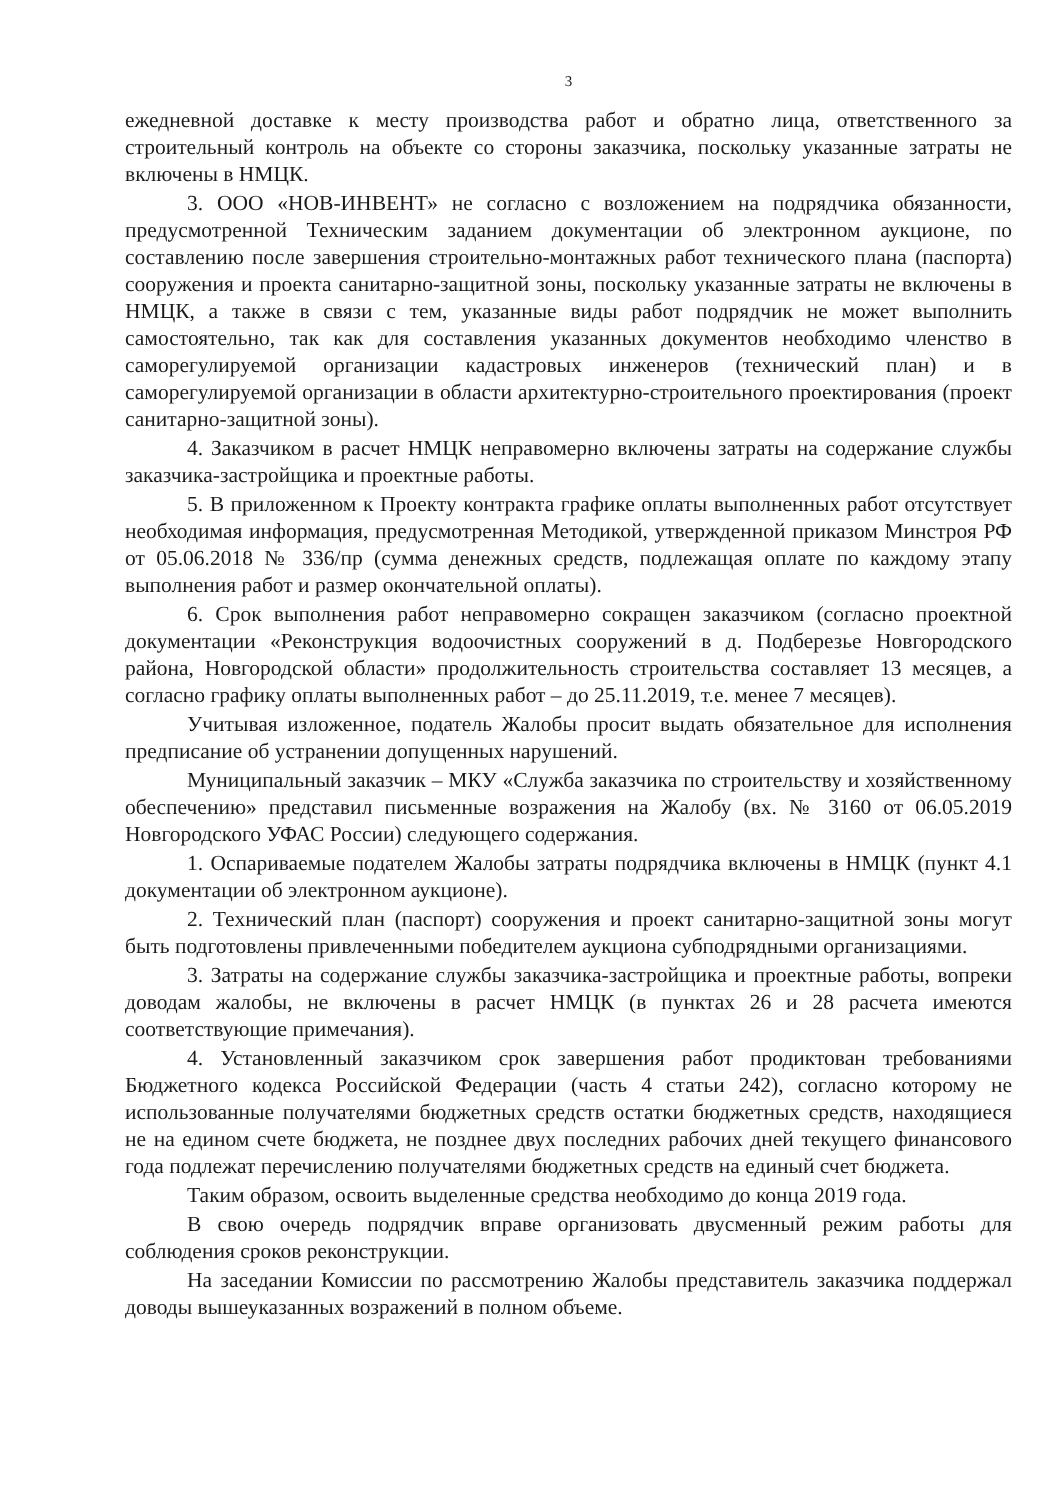3
ежедневной доставке к месту производства работ и обратно лица, ответственного за строительный контроль на объекте со стороны заказчика, поскольку указанные затраты не включены в НМЦК.
3. ООО «НОВ-ИНВЕНТ» не согласно с возложением на подрядчика обязанности, предусмотренной Техническим заданием документации об электронном аукционе, по составлению после завершения строительно-монтажных работ технического плана (паспорта) сооружения и проекта санитарно-защитной зоны, поскольку указанные затраты не включены в НМЦК, а также в связи с тем, указанные виды работ подрядчик не может выполнить самостоятельно, так как для составления указанных документов необходимо членство в саморегулируемой организации кадастровых инженеров (технический план) и в саморегулируемой организации в области архитектурно-строительного проектирования (проект санитарно-защитной зоны).
4. Заказчиком в расчет НМЦК неправомерно включены затраты на содержание службы заказчика-застройщика и проектные работы.
5. В приложенном к Проекту контракта графике оплаты выполненных работ отсутствует необходимая информация, предусмотренная Методикой, утвержденной приказом Минстроя РФ от 05.06.2018 № 336/пр (сумма денежных средств, подлежащая оплате по каждому этапу выполнения работ и размер окончательной оплаты).
6. Срок выполнения работ неправомерно сокращен заказчиком (согласно проектной документации «Реконструкция водоочистных сооружений в д. Подберезье Новгородского района, Новгородской области» продолжительность строительства составляет 13 месяцев, а согласно графику оплаты выполненных работ – до 25.11.2019, т.е. менее 7 месяцев).
Учитывая изложенное, податель Жалобы просит выдать обязательное для исполнения предписание об устранении допущенных нарушений.
Муниципальный заказчик – МКУ «Служба заказчика по строительству и хозяйственному обеспечению» представил письменные возражения на Жалобу (вх. № 3160 от 06.05.2019 Новгородского УФАС России) следующего содержания.
1. Оспариваемые подателем Жалобы затраты подрядчика включены в НМЦК (пункт 4.1 документации об электронном аукционе).
2. Технический план (паспорт) сооружения и проект санитарно-защитной зоны могут быть подготовлены привлеченными победителем аукциона субподрядными организациями.
3. Затраты на содержание службы заказчика-застройщика и проектные работы, вопреки доводам жалобы, не включены в расчет НМЦК (в пунктах 26 и 28 расчета имеются соответствующие примечания).
4. Установленный заказчиком срок завершения работ продиктован требованиями Бюджетного кодекса Российской Федерации (часть 4 статьи 242), согласно которому не использованные получателями бюджетных средств остатки бюджетных средств, находящиеся не на едином счете бюджета, не позднее двух последних рабочих дней текущего финансового года подлежат перечислению получателями бюджетных средств на единый счет бюджета.
Таким образом, освоить выделенные средства необходимо до конца 2019 года.
В свою очередь подрядчик вправе организовать двусменный режим работы для соблюдения сроков реконструкции.
На заседании Комиссии по рассмотрению Жалобы представитель заказчика поддержал доводы вышеуказанных возражений в полном объеме.